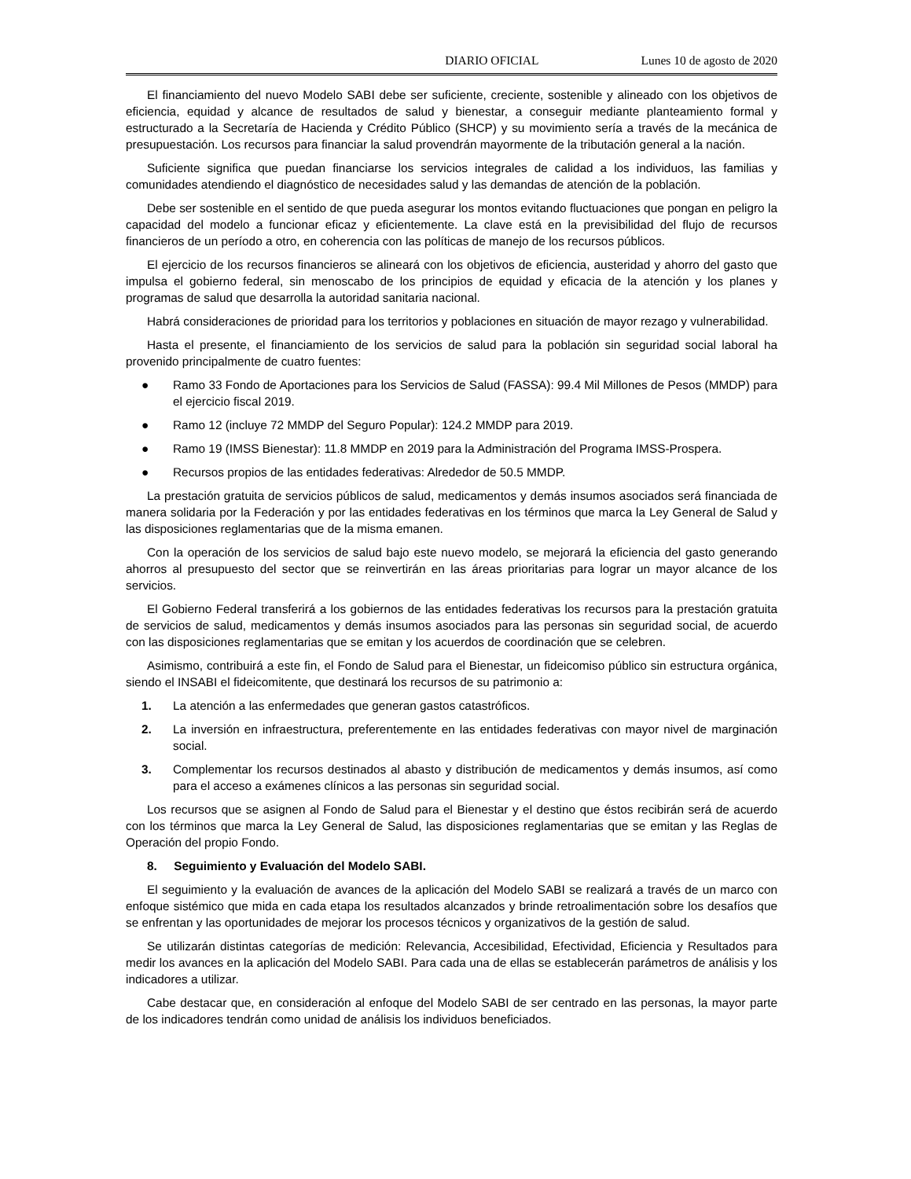DIARIO OFICIAL Lunes 10 de agosto de 2020
El financiamiento del nuevo Modelo SABI debe ser suficiente, creciente, sostenible y alineado con los objetivos de eficiencia, equidad y alcance de resultados de salud y bienestar, a conseguir mediante planteamiento formal y estructurado a la Secretaría de Hacienda y Crédito Público (SHCP) y su movimiento sería a través de la mecánica de presupuestación. Los recursos para financiar la salud provendrán mayormente de la tributación general a la nación.
Suficiente significa que puedan financiarse los servicios integrales de calidad a los individuos, las familias y comunidades atendiendo el diagnóstico de necesidades salud y las demandas de atención de la población.
Debe ser sostenible en el sentido de que pueda asegurar los montos evitando fluctuaciones que pongan en peligro la capacidad del modelo a funcionar eficaz y eficientemente. La clave está en la previsibilidad del flujo de recursos financieros de un período a otro, en coherencia con las políticas de manejo de los recursos públicos.
El ejercicio de los recursos financieros se alineará con los objetivos de eficiencia, austeridad y ahorro del gasto que impulsa el gobierno federal, sin menoscabo de los principios de equidad y eficacia de la atención y los planes y programas de salud que desarrolla la autoridad sanitaria nacional.
Habrá consideraciones de prioridad para los territorios y poblaciones en situación de mayor rezago y vulnerabilidad.
Hasta el presente, el financiamiento de los servicios de salud para la población sin seguridad social laboral ha provenido principalmente de cuatro fuentes:
● Ramo 33 Fondo de Aportaciones para los Servicios de Salud (FASSA): 99.4 Mil Millones de Pesos (MMDP) para el ejercicio fiscal 2019.
● Ramo 12 (incluye 72 MMDP del Seguro Popular): 124.2 MMDP para 2019.
● Ramo 19 (IMSS Bienestar): 11.8 MMDP en 2019 para la Administración del Programa IMSS-Prospera.
● Recursos propios de las entidades federativas: Alrededor de 50.5 MMDP.
La prestación gratuita de servicios públicos de salud, medicamentos y demás insumos asociados será financiada de manera solidaria por la Federación y por las entidades federativas en los términos que marca la Ley General de Salud y las disposiciones reglamentarias que de la misma emanen.
Con la operación de los servicios de salud bajo este nuevo modelo, se mejorará la eficiencia del gasto generando ahorros al presupuesto del sector que se reinvertirán en las áreas prioritarias para lograr un mayor alcance de los servicios.
El Gobierno Federal transferirá a los gobiernos de las entidades federativas los recursos para la prestación gratuita de servicios de salud, medicamentos y demás insumos asociados para las personas sin seguridad social, de acuerdo con las disposiciones reglamentarias que se emitan y los acuerdos de coordinación que se celebren.
Asimismo, contribuirá a este fin, el Fondo de Salud para el Bienestar, un fideicomiso público sin estructura orgánica, siendo el INSABI el fideicomitente, que destinará los recursos de su patrimonio a:
1. La atención a las enfermedades que generan gastos catastróficos.
2. La inversión en infraestructura, preferentemente en las entidades federativas con mayor nivel de marginación social.
3. Complementar los recursos destinados al abasto y distribución de medicamentos y demás insumos, así como para el acceso a exámenes clínicos a las personas sin seguridad social.
Los recursos que se asignen al Fondo de Salud para el Bienestar y el destino que éstos recibirán será de acuerdo con los términos que marca la Ley General de Salud, las disposiciones reglamentarias que se emitan y las Reglas de Operación del propio Fondo.
8. Seguimiento y Evaluación del Modelo SABI.
El seguimiento y la evaluación de avances de la aplicación del Modelo SABI se realizará a través de un marco con enfoque sistémico que mida en cada etapa los resultados alcanzados y brinde retroalimentación sobre los desafíos que se enfrentan y las oportunidades de mejorar los procesos técnicos y organizativos de la gestión de salud.
Se utilizarán distintas categorías de medición: Relevancia, Accesibilidad, Efectividad, Eficiencia y Resultados para medir los avances en la aplicación del Modelo SABI. Para cada una de ellas se establecerán parámetros de análisis y los indicadores a utilizar.
Cabe destacar que, en consideración al enfoque del Modelo SABI de ser centrado en las personas, la mayor parte de los indicadores tendrán como unidad de análisis los individuos beneficiados.